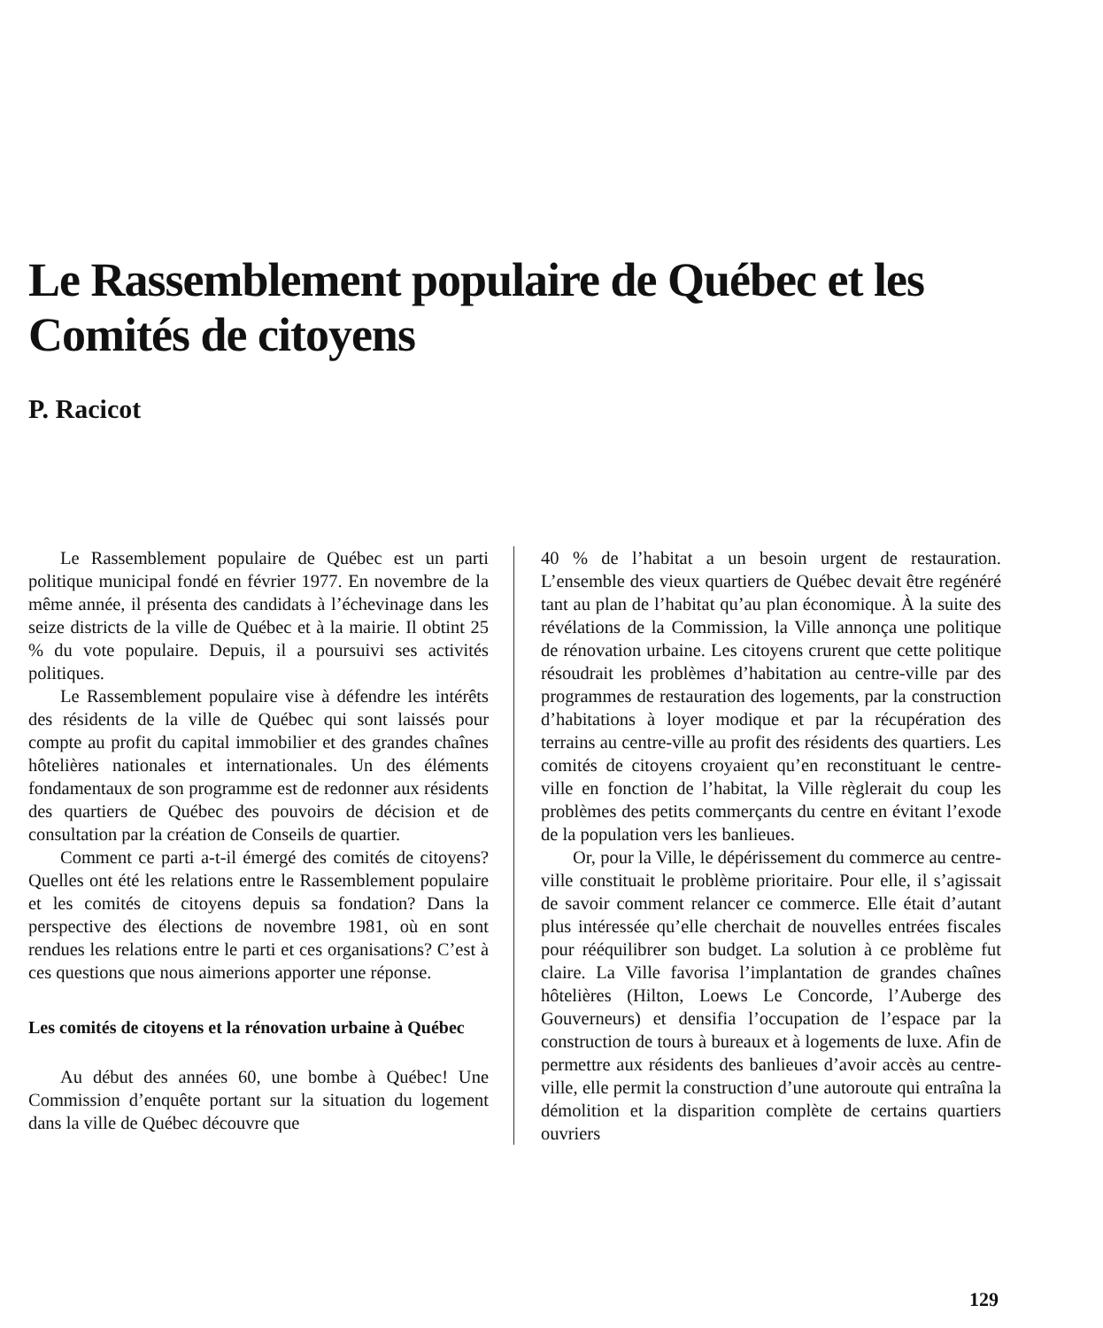Le Rassemblement populaire de Québec et les Comités de citoyens
P. Racicot
Le Rassemblement populaire de Québec est un parti politique municipal fondé en février 1977. En novembre de la même année, il présenta des candidats à l’échevinage dans les seize districts de la ville de Québec et à la mairie. Il obtint 25 % du vote populaire. Depuis, il a poursuivi ses activités politiques.
Le Rassemblement populaire vise à défendre les intérêts des résidents de la ville de Québec qui sont laissés pour compte au profit du capital immobilier et des grandes chaînes hôtelières nationales et internationales. Un des éléments fondamentaux de son programme est de redonner aux résidents des quartiers de Québec des pouvoirs de décision et de consultation par la création de Conseils de quartier.
Comment ce parti a-t-il émergé des comités de citoyens? Quelles ont été les relations entre le Rassemblement populaire et les comités de citoyens depuis sa fondation? Dans la perspective des élections de novembre 1981, où en sont rendues les relations entre le parti et ces organisations? C’est à ces questions que nous aimerions apporter une réponse.
Les comités de citoyens et la rénovation urbaine à Québec
Au début des années 60, une bombe à Québec! Une Commission d’enquête portant sur la situation du logement dans la ville de Québec découvre que
40 % de l’habitat a un besoin urgent de restauration. L’ensemble des vieux quartiers de Québec devait être regénéré tant au plan de l’habitat qu’au plan économique. À la suite des révélations de la Commission, la Ville annonça une politique de rénovation urbaine. Les citoyens crurent que cette politique résoudrait les problèmes d’habitation au centre-ville par des programmes de restauration des logements, par la construction d’habitations à loyer modique et par la récupération des terrains au centre-ville au profit des résidents des quartiers. Les comités de citoyens croyaient qu’en reconstituant le centre-ville en fonction de l’habitat, la Ville règlerait du coup les problèmes des petits commerçants du centre en évitant l’exode de la population vers les banlieues.
Or, pour la Ville, le dépérissement du commerce au centre-ville constituait le problème prioritaire. Pour elle, il s’agissait de savoir comment relancer ce commerce. Elle était d’autant plus intéressée qu’elle cherchait de nouvelles entrées fiscales pour rééquilibrer son budget. La solution à ce problème fut claire. La Ville favorisa l’implantation de grandes chaînes hôtelières (Hilton, Loews Le Concorde, l’Auberge des Gouverneurs) et densifia l’occupation de l’espace par la construction de tours à bureaux et à logements de luxe. Afin de permettre aux résidents des banlieues d’avoir accès au centre-ville, elle permit la construction d’une autoroute qui entraîna la démolition et la disparition complète de certains quartiers ouvriers
129